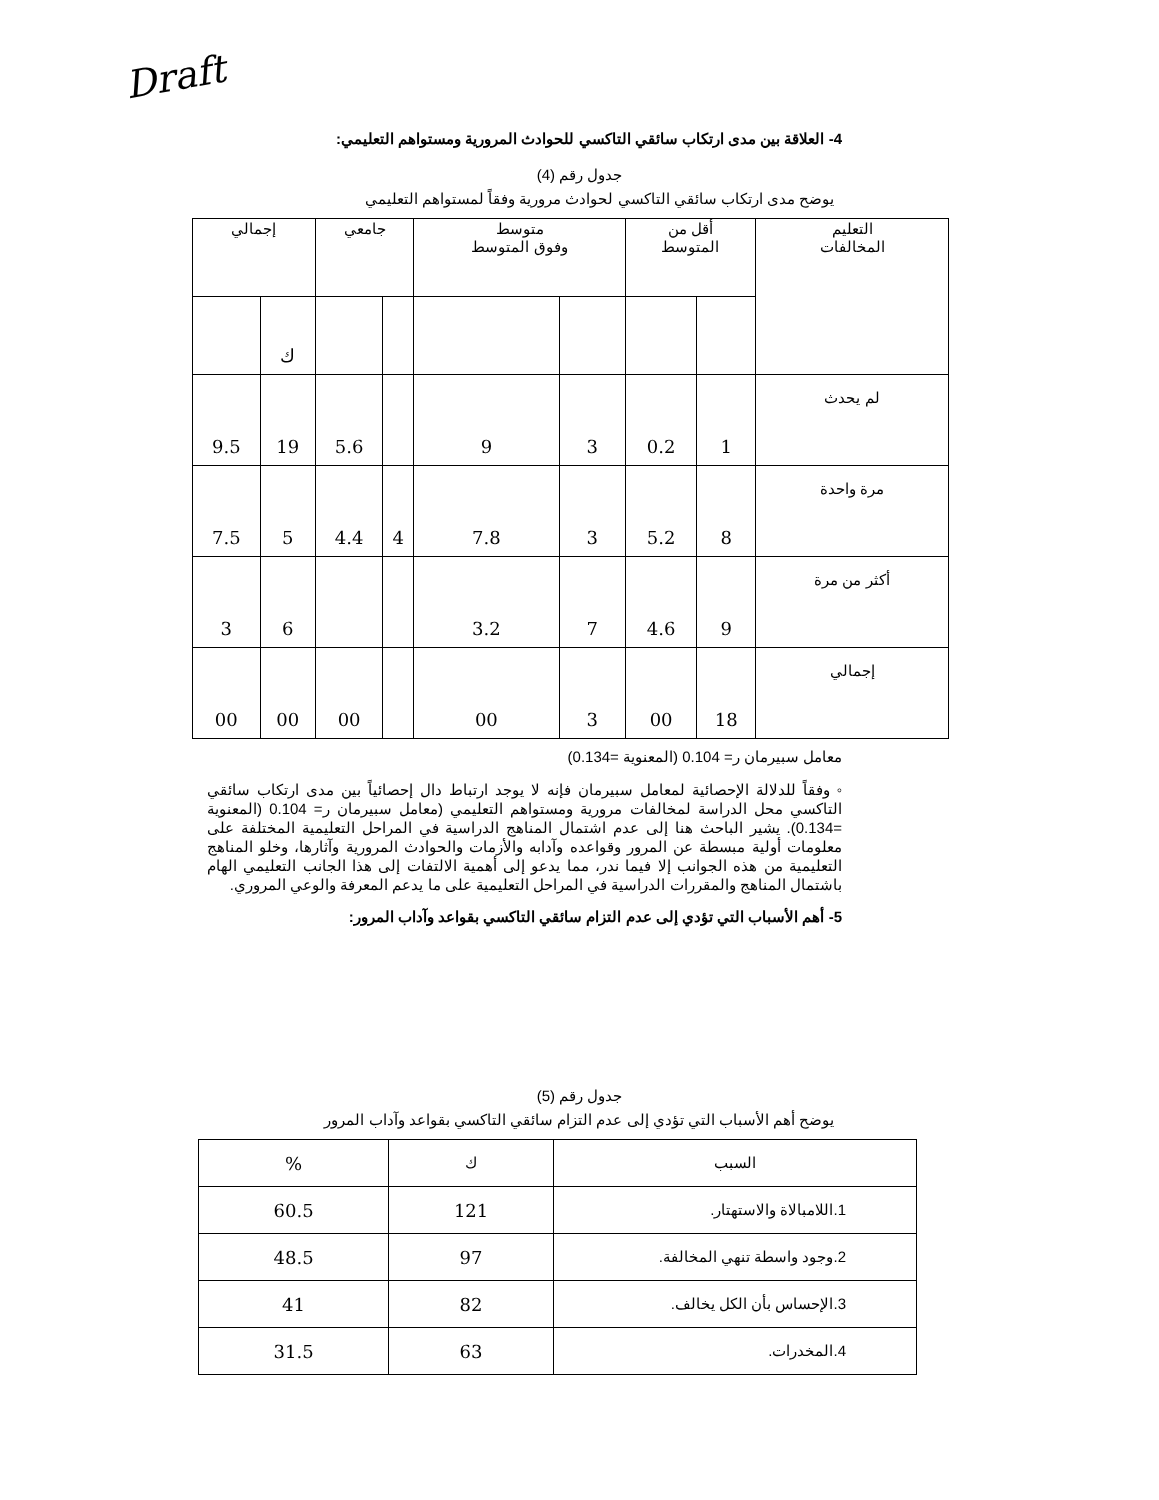Draft
4- العلاقة بين مدى ارتكاب سائقي التاكسي للحوادث المرورية ومستواهم التعليمي:
جدول رقم (4)
يوضح مدى ارتكاب سائقي التاكسي لحوادث مرورية وفقاً لمستواهم التعليمي
| التعليم المخالفات | أقل من المتوسط | | متوسط وفوق المتوسط | | جامعي | | إجمالي | |
| --- | --- | --- | --- | --- | --- | --- | --- | --- |
| | | | | | | | ك | |
| لم يحدث | 1 | 0.2 | 3 | 9 | | 5.6 | 19 | 9.5 |
| مرة واحدة | 8 | 5.2 | 3 | 7.8 | 4 | 4.4 | 5 | 7.5 |
| أكثر من مرة | 9 | 4.6 | 7 | 3.2 | | | 6 | 3 |
| إجمالي | 18 | 00 | 3 | 00 | | 00 | 00 | 00 |
معامل سبيرمان ر= 0.104 (المعنوية =0.134)
◦ وفقاً للدلالة الإحصائية لمعامل سبيرمان فإنه لا يوجد ارتباط دال إحصائياً بين مدى ارتكاب سائقي التاكسي محل الدراسة لمخالفات مرورية ومستواهم التعليمي (معامل سبيرمان ر= 0.104 (المعنوية =0.134). يشير الباحث هنا إلى عدم اشتمال المناهج الدراسية في المراحل التعليمية المختلفة على معلومات أولية مبسطة عن المرور وقواعده وآدابه والأزمات والحوادث المرورية وآثارها، وخلو المناهج التعليمية من هذه الجوانب إلا فيما ندر، مما يدعو إلى أهمية الالتفات إلى هذا الجانب التعليمي الهام باشتمال المناهج والمقررات الدراسية في المراحل التعليمية على ما يدعم المعرفة والوعي المروري.
5- أهم الأسباب التي تؤدي إلى عدم التزام سائقي التاكسي بقواعد وآداب المرور:
جدول رقم (5)
يوضح أهم الأسباب التي تؤدي إلى عدم التزام سائقي التاكسي بقواعد وآداب المرور
| السبب | ك | % |
| --- | --- | --- |
| 1.اللامبالاة والاستهتار. | 121 | 60.5 |
| 2.وجود واسطة تنهي المخالفة. | 97 | 48.5 |
| 3.الإحساس بأن الكل يخالف. | 82 | 41 |
| 4.المخدرات. | 63 | 31.5 |